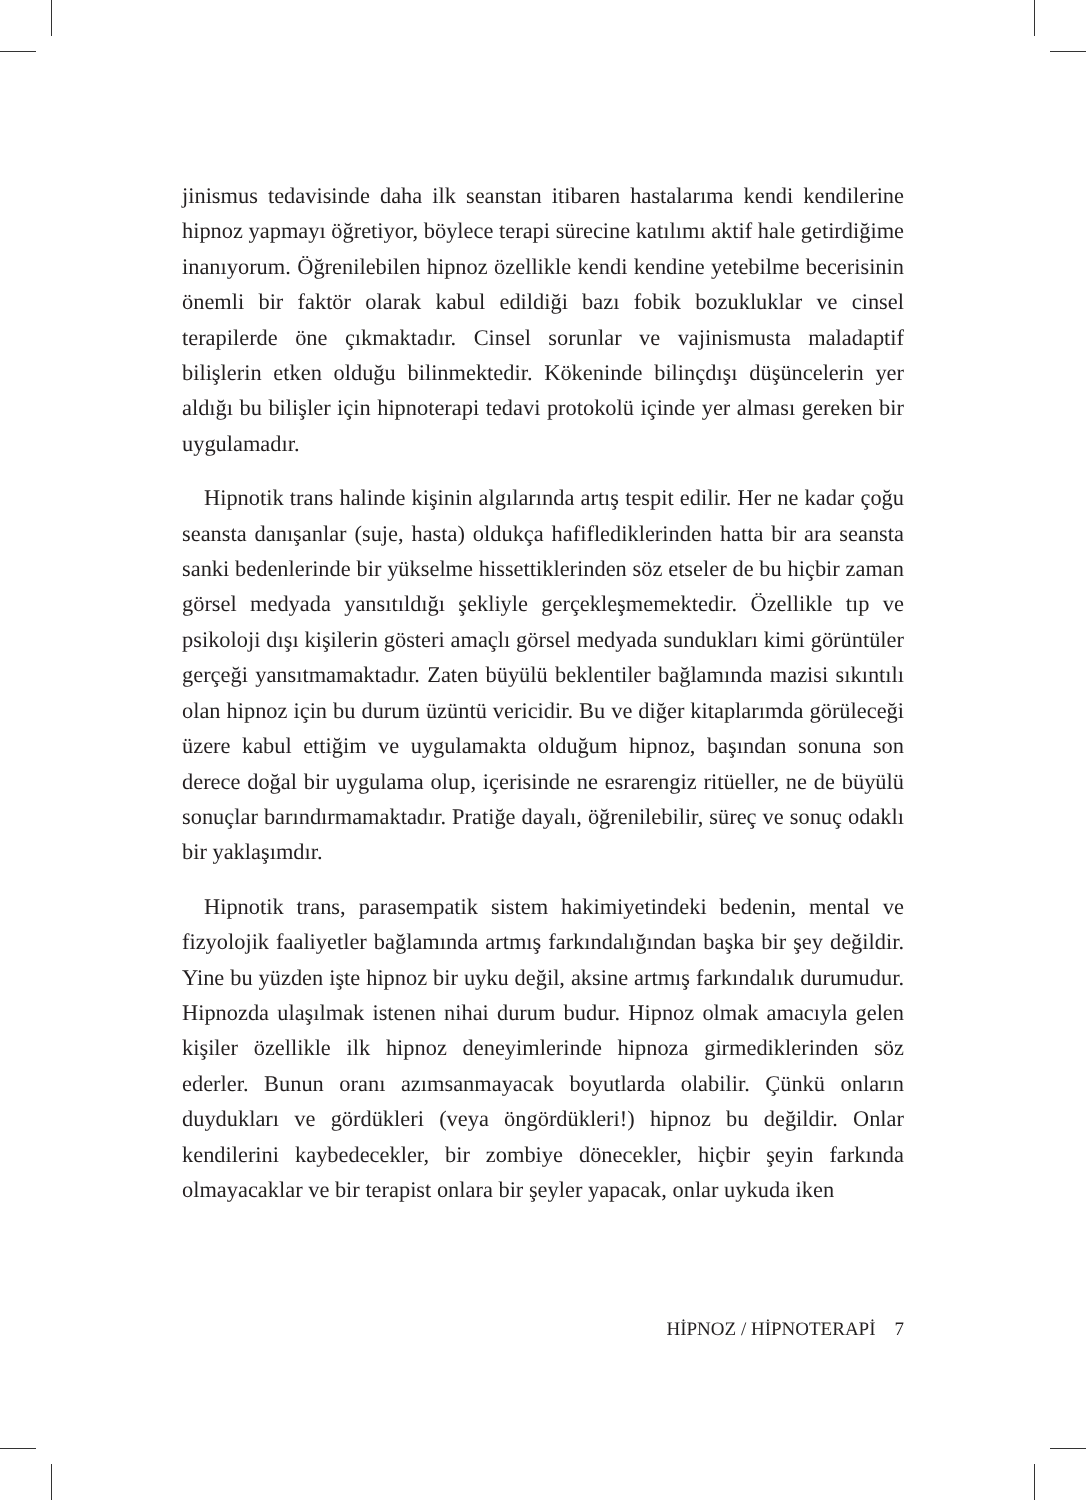jinismus tedavisinde daha ilk seanstan itibaren hastalarıma kendi kendilerine hipnoz yapmayı öğretiyor, böylece terapi sürecine katılımı aktif hale getirdiğime inanıyorum. Öğrenilebilen hipnoz özellikle kendi kendine yetebilme becerisinin önemli bir faktör olarak kabul edildiği bazı fobik bozukluklar ve cinsel terapilerde öne çıkmaktadır. Cinsel sorunlar ve vajinismusta maladaptif bilişlerin etken olduğu bilinmektedir. Kökeninde bilinçdışı düşüncelerin yer aldığı bu bilişler için hipnoterapi tedavi protokolü içinde yer alması gereken bir uygulamadır.
Hipnotik trans halinde kişinin algılarında artış tespit edilir. Her ne kadar çoğu seansta danışanlar (suje, hasta) oldukça hafiflediklerinden hatta bir ara seansta sanki bedenlerinde bir yükselme hissettiklerinden söz etseler de bu hiçbir zaman görsel medyada yansıtıldığı şekliyle gerçekleşmemektedir. Özellikle tıp ve psikoloji dışı kişilerin gösteri amaçlı görsel medyada sundukları kimi görüntüler gerçeği yansıtmamaktadır. Zaten büyülü beklentiler bağlamında mazisi sıkıntılı olan hipnoz için bu durum üzüntü vericidir. Bu ve diğer kitaplarımda görüleceği üzere kabul ettiğim ve uygulamakta olduğum hipnoz, başından sonuna son derece doğal bir uygulama olup, içerisinde ne esrarengiz ritüeller, ne de büyülü sonuçlar barındırmamaktadır. Pratiğe dayalı, öğrenilebilir, süreç ve sonuç odaklı bir yaklaşımdır.
Hipnotik trans, parasempatik sistem hakimiyetindeki bedenin, mental ve fizyolojik faaliyetler bağlamında artmış farkındalığından başka bir şey değildir. Yine bu yüzden işte hipnoz bir uyku değil, aksine artmış farkındalık durumudur. Hipnozda ulaşılmak istenen nihai durum budur. Hipnoz olmak amacıyla gelen kişiler özellikle ilk hipnoz deneyimlerinde hipnoza girmediklerinden söz ederler. Bunun oranı azımsanmayacak boyutlarda olabilir. Çünkü onların duydukları ve gördükleri (veya öngördükleri!) hipnoz bu değildir. Onlar kendilerini kaybedecekler, bir zombiye dönecekler, hiçbir şeyin farkında olmayacaklar ve bir terapist onlara bir şeyler yapacak, onlar uykuda iken
HİPNOZ / HİPNOTERAPİ 7